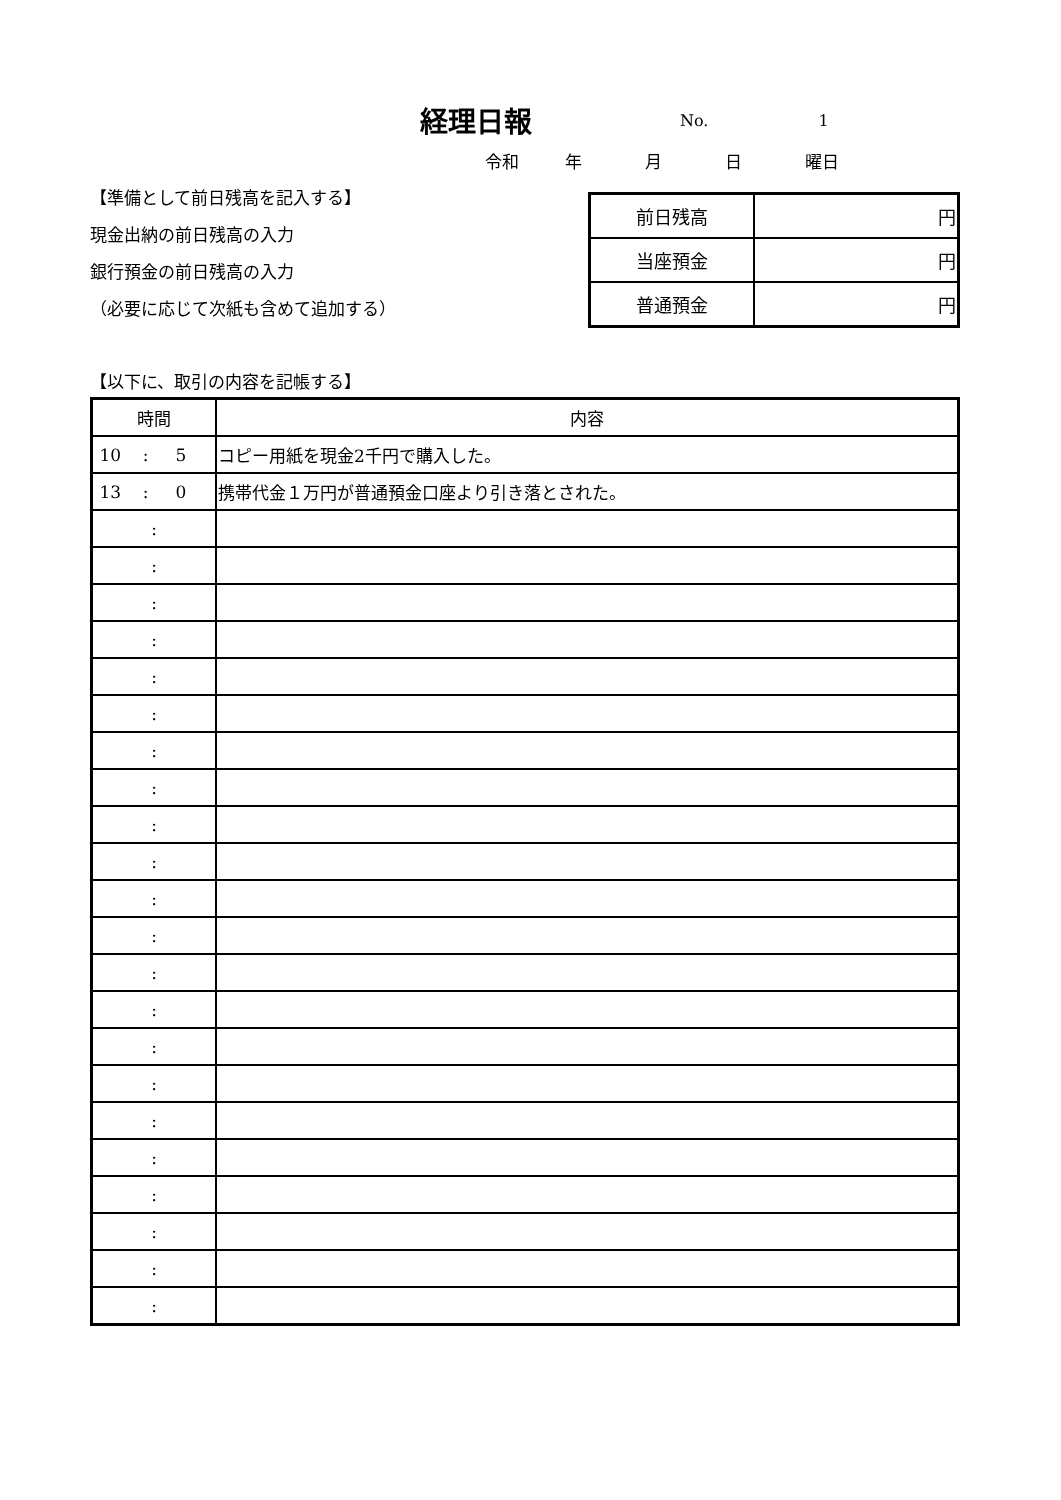経理日報
No. 1
令和 年 月 日 曜日
【準備として前日残高を記入する】
現金出納の前日残高の入力
銀行預金の前日残高の入力
（必要に応じて次紙も含めて追加する）
| 前日残高 | 円 |
| 当座預金 | 円 |
| 普通預金 | 円 |
【以下に、取引の内容を記帳する】
| 時間 | 内容 |
| --- | --- |
| 10 : 5 | コピー用紙を現金2千円で購入した。 |
| 13 : 0 | 携帯代金１万円が普通預金口座より引き落とされた。 |
| : | |
| : | |
| : | |
| : | |
| : | |
| : | |
| : | |
| : | |
| : | |
| : | |
| : | |
| : | |
| : | |
| : | |
| : | |
| : | |
| : | |
| : | |
| : | |
| : | |
| : | |
| : | |